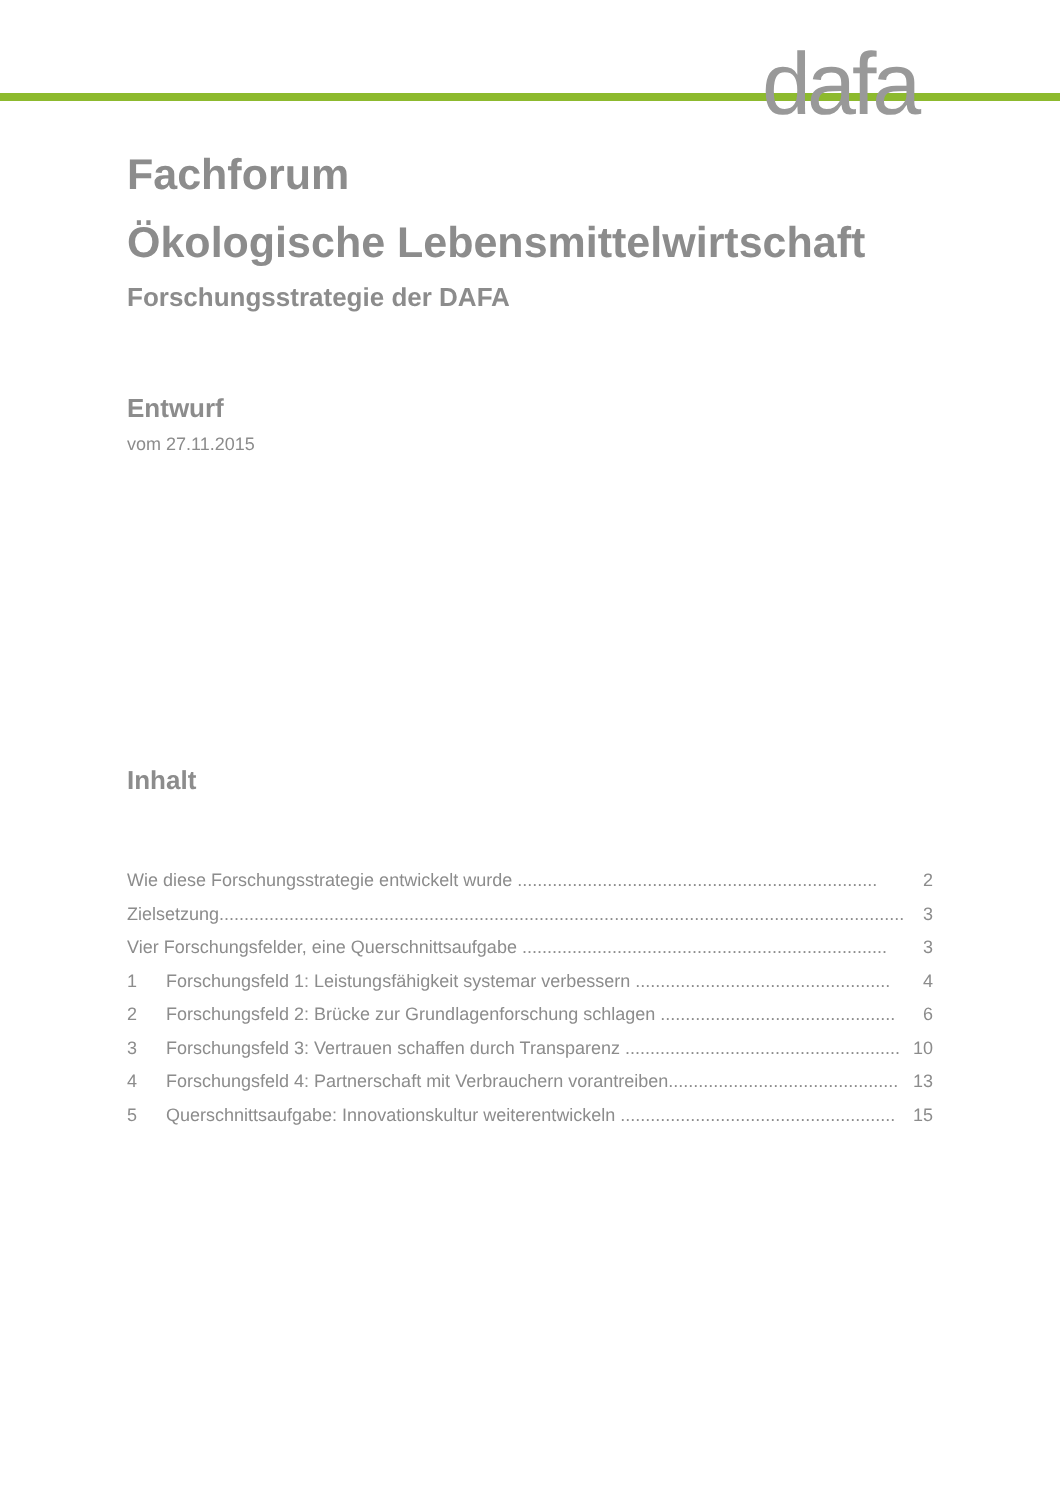dafa
Fachforum
Ökologische Lebensmittelwirtschaft
Forschungsstrategie der DAFA
Entwurf
vom 27.11.2015
Inhalt
Wie diese Forschungsstrategie entwickelt wurde ........................................................................ 2
Zielsetzung......................................................................................................................................... 3
Vier Forschungsfelder, eine Querschnittsaufgabe ......................................................................... 3
1 Forschungsfeld 1: Leistungsfähigkeit systemar verbessern ................................................... 4
2 Forschungsfeld 2: Brücke zur Grundlagenforschung schlagen ............................................... 6
3 Forschungsfeld 3: Vertrauen schaffen durch Transparenz ....................................................... 10
4 Forschungsfeld 4: Partnerschaft mit Verbrauchern vorantreiben.............................................. 13
5 Querschnittsaufgabe: Innovationskultur weiterentwickeln ....................................................... 15